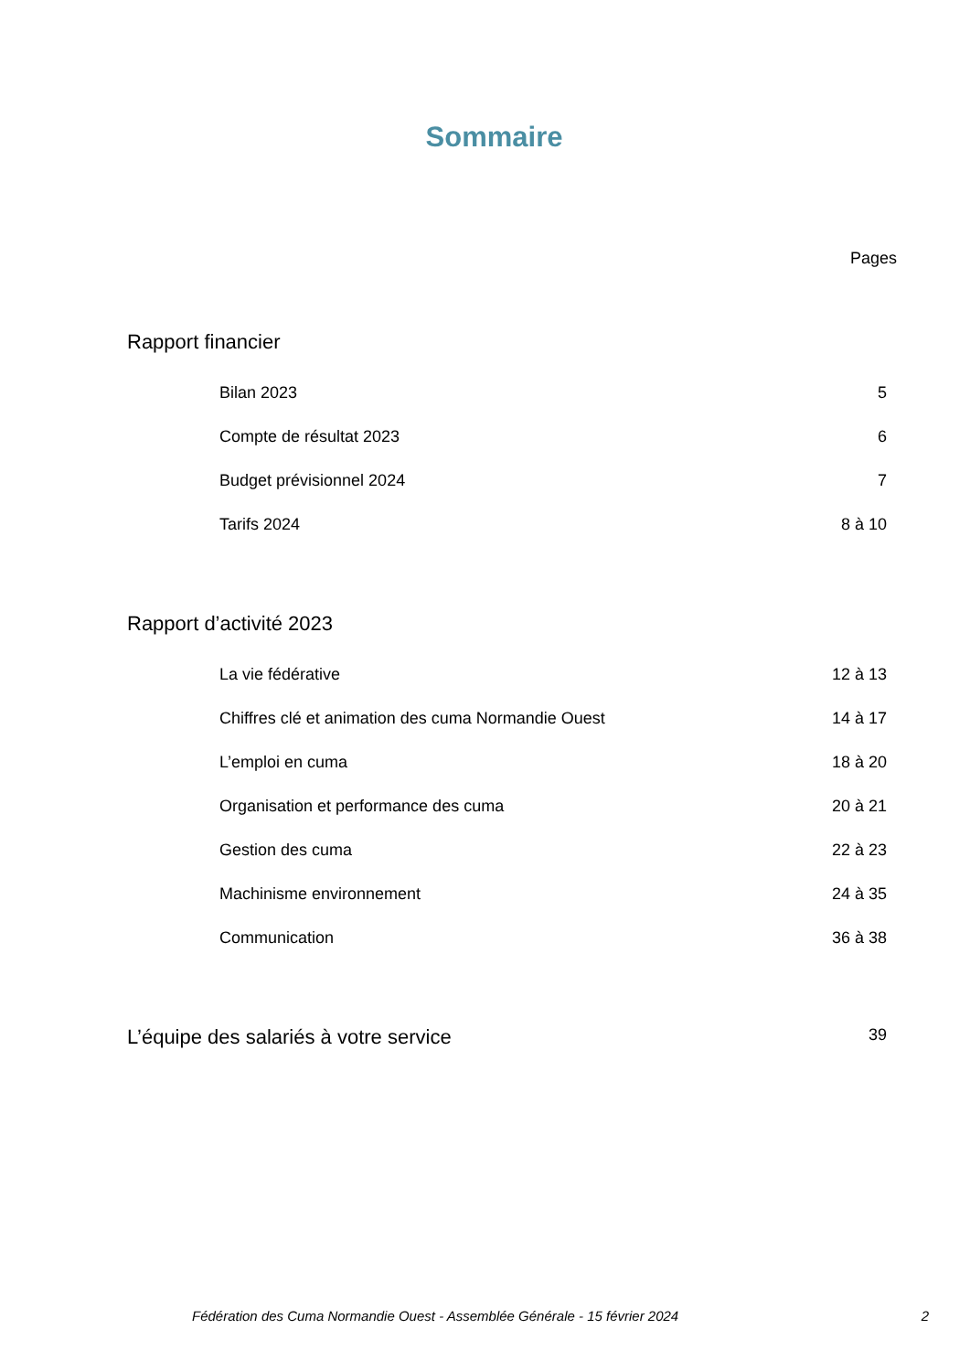Sommaire
Pages
Rapport financier
Bilan 2023 5
Compte de résultat 2023 6
Budget prévisionnel 2024 7
Tarifs 2024 8 à 10
Rapport d’activité 2023
La vie fédérative 12 à 13
Chiffres clé et animation des cuma Normandie Ouest 14 à 17
L’emploi en cuma 18 à 20
Organisation et performance des cuma 20 à 21
Gestion des cuma 22 à 23
Machinisme environnement 24 à 35
Communication 36 à 38
L’équipe des salariés à votre service 39
Fédération des Cuma Normandie Ouest - Assemblée Générale - 15 février 2024 2